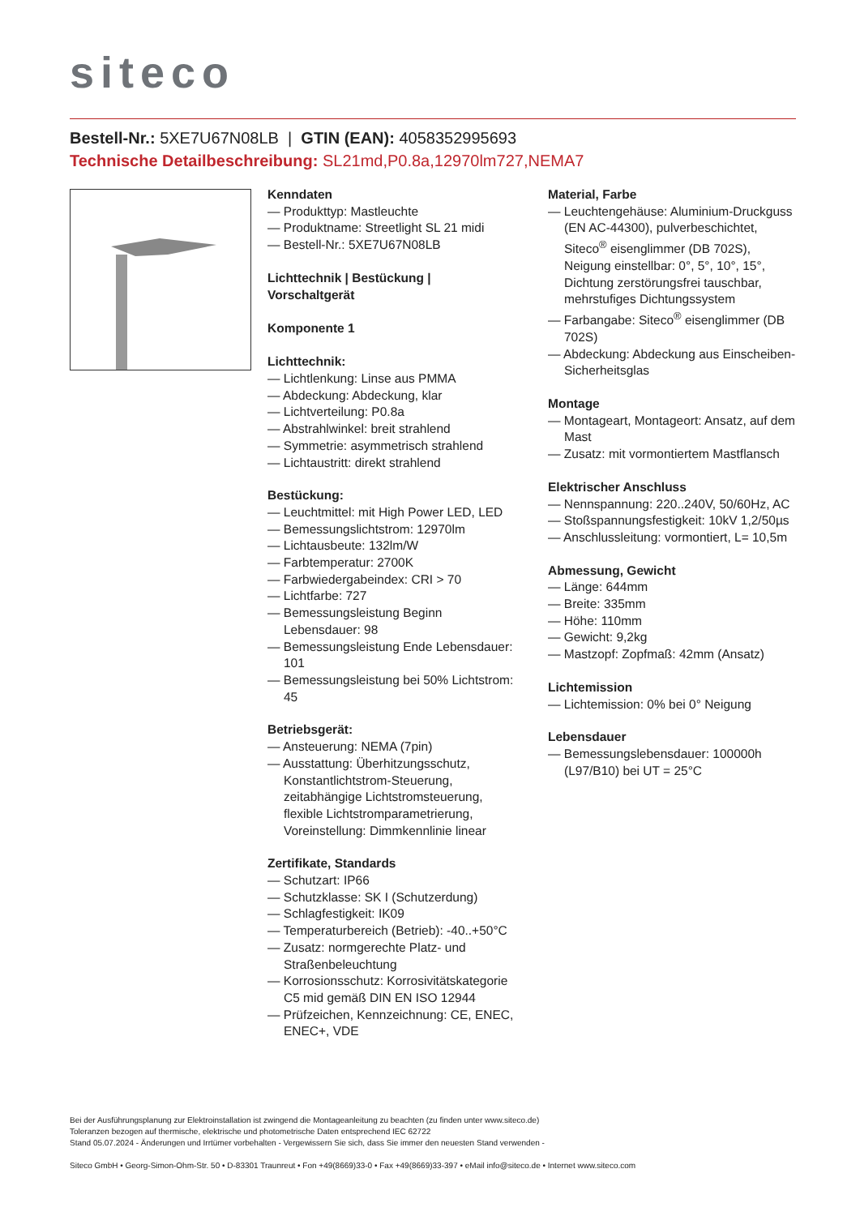siteco
Bestell-Nr.: 5XE7U67N08LB | GTIN (EAN): 4058352995693
Technische Detailbeschreibung: SL21md,P0.8a,12970lm727,NEMA7
Kenndaten
— Produkttyp: Mastleuchte
— Produktname: Streetlight SL 21 midi
— Bestell-Nr.: 5XE7U67N08LB
Lichttechnik | Bestückung | Vorschaltgerät
Komponente 1
Lichttechnik:
— Lichtlenkung: Linse aus PMMA
— Abdeckung: Abdeckung, klar
— Lichtverteilung: P0.8a
— Abstrahlwinkel: breit strahlend
— Symmetrie: asymmetrisch strahlend
— Lichtaustritt: direkt strahlend
Bestückung:
— Leuchtmittel: mit High Power LED, LED
— Bemessungslichtstrom: 12970lm
— Lichtausbeute: 132lm/W
— Farbtemperatur: 2700K
— Farbwiedergabeindex: CRI > 70
— Lichtfarbe: 727
— Bemessungsleistung Beginn Lebensdauer: 98
— Bemessungsleistung Ende Lebensdauer: 101
— Bemessungsleistung bei 50% Lichtstrom: 45
Betriebsgerät:
— Ansteuerung: NEMA (7pin)
— Ausstattung: Überhitzungsschutz, Konstantlichtstrom-Steuerung, zeitabhängige Lichtstromsteuerung, flexible Lichtstromparametrierung, Voreinstellung: Dimmkennlinie linear
Zertifikate, Standards
— Schutzart: IP66
— Schutzklasse: SK I (Schutzerdung)
— Schlagfestigkeit: IK09
— Temperaturbereich (Betrieb): -40..+50°C
— Zusatz: normgerechte Platz- und Straßenbeleuchtung
— Korrosionsschutz: Korrosivitätskategorie C5 mid gemäß DIN EN ISO 12944
— Prüfzeichen, Kennzeichnung: CE, ENEC, ENEC+, VDE
Material, Farbe
— Leuchtengehäuse: Aluminium-Druckguss (EN AC-44300), pulverbeschichtet, Siteco<sup>®</sup> eisenglimmer (DB 702S), Neigung einstellbar: 0°, 5°, 10°, 15°, Dichtung zerstörungsfrei tauschbar, mehrstufiges Dichtungssystem
— Farbangabe: Siteco<sup>®</sup> eisenglimmer (DB 702S)
— Abdeckung: Abdeckung aus Einscheiben-Sicherheitsglas
Montage
— Montageart, Montageort: Ansatz, auf dem Mast
— Zusatz: mit vormontiertem Mastflansch
Elektrischer Anschluss
— Nennspannung: 220..240V, 50/60Hz, AC
— Stoßspannungsfestigkeit: 10kV 1,2/50µs
— Anschlussleitung: vormontiert, L= 10,5m
Abmessung, Gewicht
— Länge: 644mm
— Breite: 335mm
— Höhe: 110mm
— Gewicht: 9,2kg
— Mastzopf: Zopfmaß: 42mm (Ansatz)
Lichtemission
— Lichtemission: 0% bei 0° Neigung
Lebensdauer
— Bemessungslebensdauer: 100000h (L97/B10) bei UT = 25°C
Bei der Ausführungsplanung zur Elektroinstallation ist zwingend die Montageanleitung zu beachten (zu finden unter www.siteco.de)
Toleranzen bezogen auf thermische, elektrische und photometrische Daten entsprechend IEC 62722
Stand 05.07.2024 - Änderungen und Irrtümer vorbehalten - Vergewissern Sie sich, dass Sie immer den neuesten Stand verwenden -
Siteco GmbH • Georg-Simon-Ohm-Str. 50 • D-83301 Traunreut • Fon +49(8669)33-0 • Fax +49(8669)33-397 • eMail info@siteco.de • Internet www.siteco.com